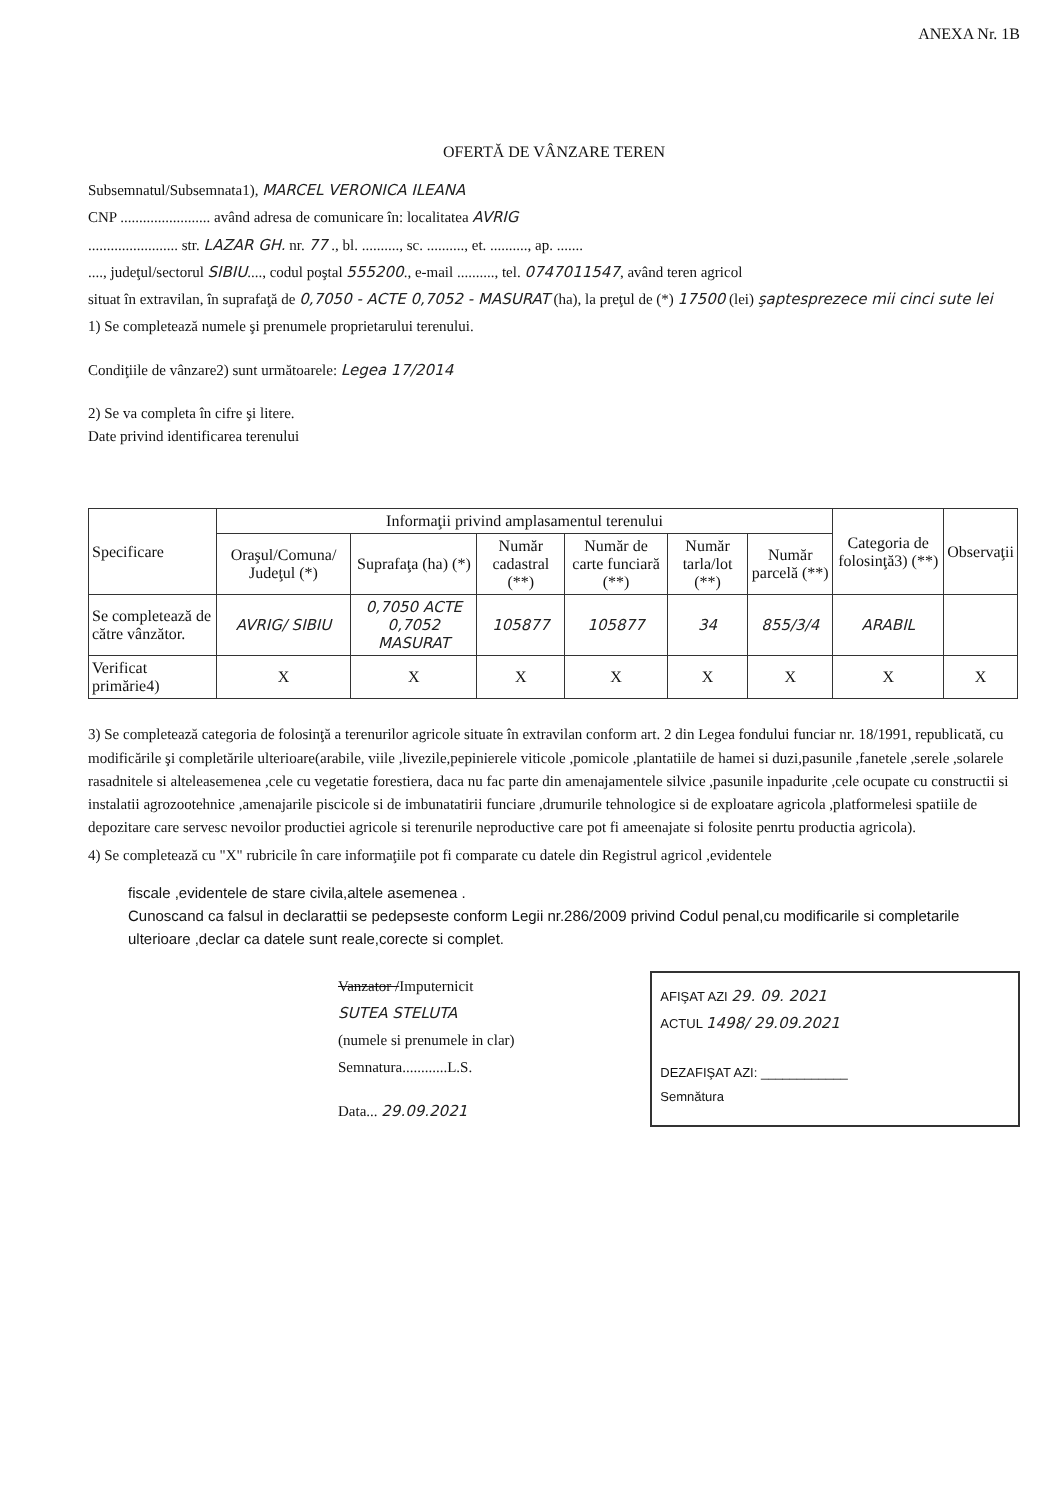ANEXA Nr. 1B
OFERTĂ DE VÂNZARE TEREN
Subsemnatul/Subsemnata1), MARCEL VERONICA ILEANA
CNP ........................ având adresa de comunicare în: localitatea AVRIG
........................ str. LAZAR GH. nr. 77 ., bl. .........., sc. .........., et. .........., ap. .......
...., judeţul/sectorul SIBIU...., codul poştal 555200., e-mail .........., tel. 0747011547, având teren agricol
situat în extravilan, în suprafaţă de 0,7050 - ACTE 0,7052 - MASURAT (ha), la preţul de (*) 17500 (lei) şaptesprezece mii cinci sute lei
1) Se completează numele şi prenumele proprietarului terenului.
Condiţiile de vânzare2) sunt următoarele: Legea 17/2014
2) Se va completa în cifre şi litere.
Date privind identificarea terenului
| Specificare | Informaţii privind amplasamentul terenului | | | | | | Categoria de folosinţă3) (**) | Observaţii |
| --- | --- | --- | --- | --- | --- | --- | --- | --- |
| | Oraşul/Comuna/ Judeţul (*) | Suprafaţa (ha) (*) | Număr cadastral (**) | Număr de carte funciară (**) | Număr tarla/lot (**) | Număr parcelă (**) | | |
| Se completează de către vânzător. | AVRIG/ SIBIU | 0,7050 ACTE 0,7052 MASURAT | 105877 | 105877 | 34 | 855/3/4 | ARABIL | |
| Verificat primărie4) | X | X | X | X | X | X | X | X |
3) Se completează categoria de folosinţă a terenurilor agricole situate în extravilan conform art. 2 din Legea fondului funciar nr. 18/1991, republicată, cu modificările şi completările ulterioare(arabile, viile ,livezile,pepinierele viticole ,pomicole ,plantatiile de hamei si duzi,pasunile ,fanetele ,serele ,solarele rasadnitele si alteleasemenea ,cele cu vegetatie forestiera, daca nu fac parte din amenajamentele silvice ,pasunile inpadurite ,cele ocupate cu constructii si instalatii agrozootehnice ,amenajarile piscicole si de imbunatatirii funciare ,drumurile tehnologice si de exploatare agricola ,platformelesi spatiile de depozitare care servesc nevoilor productiei agricole si terenurile neproductive care pot fi ameenajate si folosite penrtu productia agricola).
4) Se completează cu "X" rubricile în care informaţiile pot fi comparate cu datele din Registrul agricol ,evidentele
fiscale ,evidentele de stare civila,altele asemenea .
Cunoscand ca falsul in declarattii se pedepseste conform Legii nr.286/2009 privind Codul penal,cu modificarile si completarile ulterioare ,declar ca datele sunt reale,corecte si complet.
Vanzator /Imputernicit
SUTEA STELUTA
(numele si prenumele in clar)
Semnatura............L.S.
Data... 29.09.2021
AFIŞAT AZI 29. 09. 2021
ACTUL 1498/ 29.09.2021
DEZAFIŞAT AZI: ____________
Semnătura